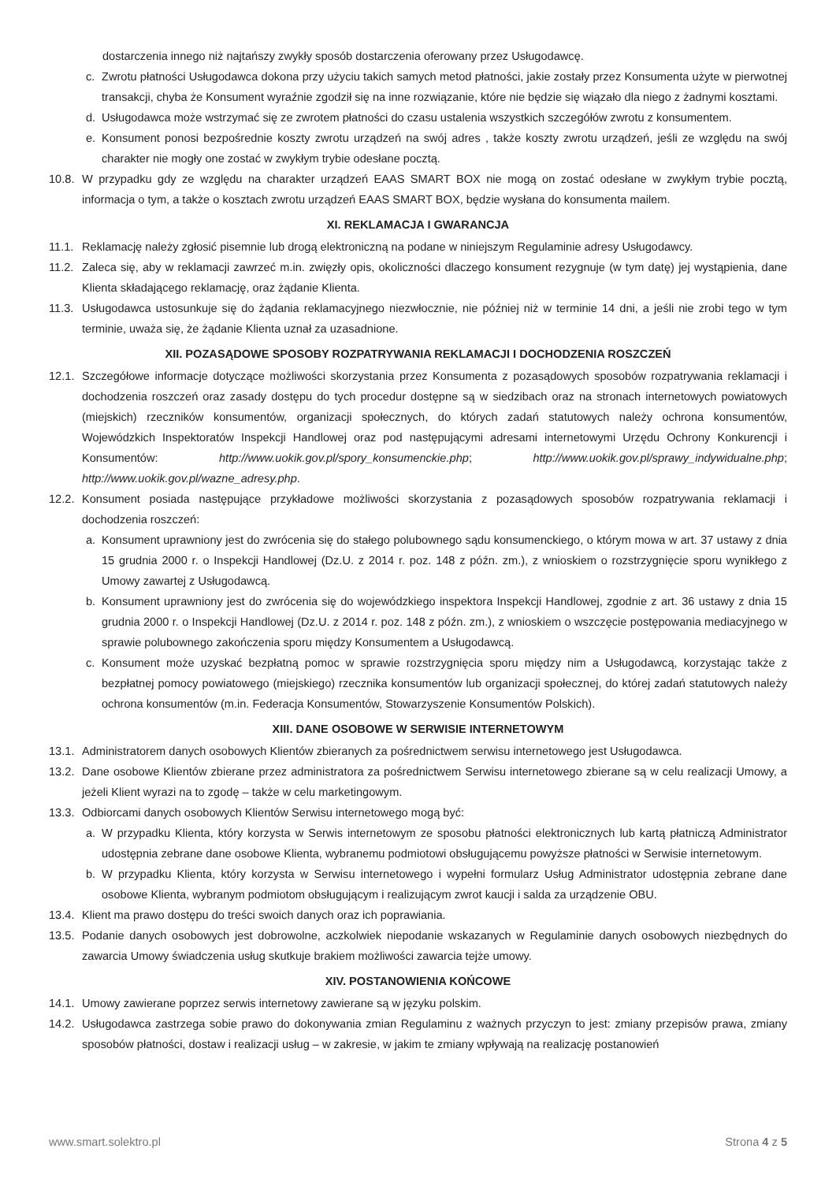dostarczenia innego niż najtańszy zwykły sposób dostarczenia oferowany przez Usługodawcę.
c. Zwrotu płatności Usługodawca dokona przy użyciu takich samych metod płatności, jakie zostały przez Konsumenta użyte w pierwotnej transakcji, chyba że Konsument wyraźnie zgodził się na inne rozwiązanie, które nie będzie się wiązało dla niego z żadnymi kosztami.
d. Usługodawca może wstrzymać się ze zwrotem płatności do czasu ustalenia wszystkich szczegółów zwrotu z konsumentem.
e. Konsument ponosi bezpośrednie koszty zwrotu urządzeń na swój adres , także koszty zwrotu urządzeń, jeśli ze względu na swój charakter nie mogły one zostać w zwykłym trybie odesłane pocztą.
10.8.
W przypadku gdy ze względu na charakter urządzeń EAAS SMART BOX nie mogą on zostać odesłane w zwykłym trybie pocztą, informacja o tym, a także o kosztach zwrotu urządzeń EAAS SMART BOX, będzie wysłana do konsumenta mailem.
XI. REKLAMACJA I GWARANCJA
11.1.
Reklamację należy zgłosić pisemnie lub drogą elektroniczną na podane w niniejszym Regulaminie adresy Usługodawcy.
11.2.
Zaleca się, aby w reklamacji zawrzeć m.in. zwięzły opis, okoliczności dlaczego konsument rezygnuje (w tym datę) jej wystąpienia, dane Klienta składającego reklamację, oraz żądanie Klienta.
11.3.
Usługodawca ustosunkuje się do żądania reklamacyjnego niezwłocznie, nie później niż w terminie 14 dni, a jeśli nie zrobi tego w tym terminie, uważa się, że żądanie Klienta uznał za uzasadnione.
XII. POZASĄDOWE SPOSOBY ROZPATRYWANIA REKLAMACJI I DOCHODZENIA ROSZCZEŃ
12.1.
Szczegółowe informacje dotyczące możliwości skorzystania przez Konsumenta z pozasądowych sposobów rozpatrywania reklamacji i dochodzenia roszczeń oraz zasady dostępu do tych procedur dostępne są w siedzibach oraz na stronach internetowych powiatowych (miejskich) rzeczników konsumentów, organizacji społecznych, do których zadań statutowych należy ochrona konsumentów, Wojewódzkich Inspektoratów Inspekcji Handlowej oraz pod następującymi adresami internetowymi Urzędu Ochrony Konkurencji i Konsumentów: http://www.uokik.gov.pl/spory_konsumenckie.php; http://www.uokik.gov.pl/sprawy_indywidualne.php; http://www.uokik.gov.pl/wazne_adresy.php.
12.2.
Konsument posiada następujące przykładowe możliwości skorzystania z pozasądowych sposobów rozpatrywania reklamacji i dochodzenia roszczeń:
a. Konsument uprawniony jest do zwrócenia się do stałego polubownego sądu konsumenckiego, o którym mowa w art. 37 ustawy z dnia 15 grudnia 2000 r. o Inspekcji Handlowej (Dz.U. z 2014 r. poz. 148 z późn. zm.), z wnioskiem o rozstrzygnięcie sporu wynikłego z Umowy zawartej z Usługodawcą.
b. Konsument uprawniony jest do zwrócenia się do wojewódzkiego inspektora Inspekcji Handlowej, zgodnie z art. 36 ustawy z dnia 15 grudnia 2000 r. o Inspekcji Handlowej (Dz.U. z 2014 r. poz. 148 z późn. zm.), z wnioskiem o wszczęcie postępowania mediacyjnego w sprawie polubownego zakończenia sporu między Konsumentem a Usługodawcą.
c. Konsument może uzyskać bezpłatną pomoc w sprawie rozstrzygnięcia sporu między nim a Usługodawcą, korzystając także z bezpłatnej pomocy powiatowego (miejskiego) rzecznika konsumentów lub organizacji społecznej, do której zadań statutowych należy ochrona konsumentów (m.in. Federacja Konsumentów, Stowarzyszenie Konsumentów Polskich).
XIII. DANE OSOBOWE W SERWISIE INTERNETOWYM
13.1.
Administratorem danych osobowych Klientów zbieranych za pośrednictwem serwisu internetowego jest Usługodawca.
13.2.
Dane osobowe Klientów zbierane przez administratora za pośrednictwem Serwisu internetowego zbierane są w celu realizacji Umowy, a jeżeli Klient wyrazi na to zgodę – także w celu marketingowym.
13.3.
Odbiorcami danych osobowych Klientów Serwisu internetowego mogą być:
a. W przypadku Klienta, który korzysta w Serwis internetowym ze sposobu płatności elektronicznych lub kartą płatniczą Administrator udostępnia zebrane dane osobowe Klienta, wybranemu podmiotowi obsługującemu powyższe płatności w Serwisie internetowym.
b. W przypadku Klienta, który korzysta w Serwisu internetowego i wypełni formularz Usług Administrator udostępnia zebrane dane osobowe Klienta, wybranym podmiotom obsługującym i realizującym zwrot kaucji i salda za urządzenie OBU.
13.4.
Klient ma prawo dostępu do treści swoich danych oraz ich poprawiania.
13.5.
Podanie danych osobowych jest dobrowolne, aczkolwiek niepodanie wskazanych w Regulaminie danych osobowych niezbędnych do zawarcia Umowy świadczenia usług skutkuje brakiem możliwości zawarcia tejże umowy.
XIV. POSTANOWIENIA KOŃCOWE
14.1.
Umowy zawierane poprzez serwis internetowy zawierane są w języku polskim.
14.2.
Usługodawca zastrzega sobie prawo do dokonywania zmian Regulaminu z ważnych przyczyn to jest: zmiany przepisów prawa, zmiany sposobów płatności, dostaw i realizacji usług – w zakresie, w jakim te zmiany wpływają na realizację postanowień
www.smart.solektro.pl Strona 4 z 5